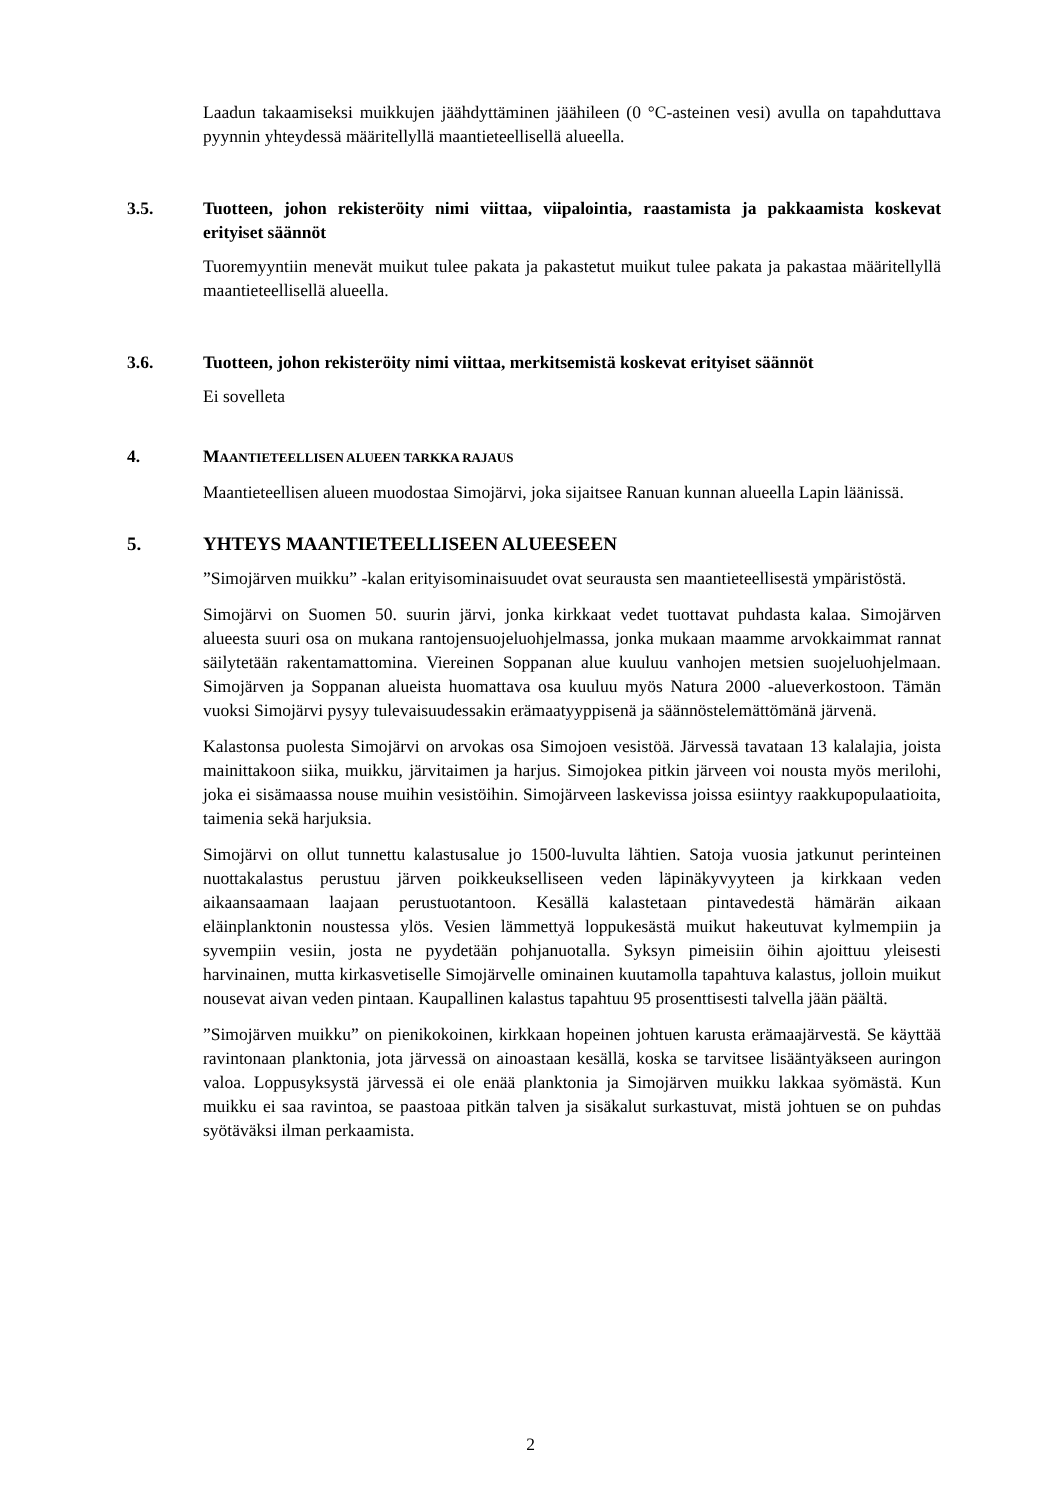Laadun takaamiseksi muikkujen jäähdyttäminen jäähileen (0 °C-asteinen vesi) avulla on tapahduttava pyynnin yhteydessä määritellyllä maantieteellisellä alueella.
3.5. Tuotteen, johon rekisteröity nimi viittaa, viipalointia, raastamista ja pakkaamista koskevat erityiset säännöt
Tuoremyyntiin menevät muikut tulee pakata ja pakastetut muikut tulee pakata ja pakastaa määritellyllä maantieteellisellä alueella.
3.6. Tuotteen, johon rekisteröity nimi viittaa, merkitsemistä koskevat erityiset säännöt
Ei sovelleta
4. MAANTIETEELLISEN ALUEEN TARKKA RAJAUS
Maantieteellisen alueen muodostaa Simojärvi, joka sijaitsee Ranuan kunnan alueella Lapin läänissä.
5. YHTEYS MAANTIETEELLISEEN ALUEESEEN
”Simojärven muikku” -kalan erityisominaisuudet ovat seurausta sen maantieteellisestä ympäristöstä.
Simojärvi on Suomen 50. suurin järvi, jonka kirkkaat vedet tuottavat puhdasta kalaa. Simojärven alueesta suuri osa on mukana rantojensuojeluohjelmassa, jonka mukaan maamme arvokkaimmat rannat säilytetään rakentamattomina. Viereinen Soppanan alue kuuluu vanhojen metsien suojeluohjelmaan. Simojärven ja Soppanan alueista huomattava osa kuuluu myös Natura 2000 -alueverkostoon. Tämän vuoksi Simojärvi pysyy tulevaisuudessakin erämaatyyppisenä ja säännöstelemättömänä järvenä.
Kalastonsa puolesta Simojärvi on arvokas osa Simojoen vesistöä. Järvessä tavataan 13 kalalajia, joista mainittakoon siika, muikku, järvitaimen ja harjus. Simojokea pitkin järveen voi nousta myös merilohi, joka ei sisämaassa nouse muihin vesistöihin. Simojärveen laskevissa joissa esiintyy raakkupopulaatioita, taimenia sekä harjuksia.
Simojärvi on ollut tunnettu kalastusalue jo 1500-luvulta lähtien. Satoja vuosia jatkunut perinteinen nuottakalastus perustuu järven poikkeukselliseen veden läpinäkyvyyteen ja kirkkaan veden aikaansaamaan laajaan perustuotantoon. Kesällä kalastetaan pintavedestä hämärän aikaan eläinplanktonin noustessa ylös. Vesien lämmettyä loppukesästä muikut hakeutuvat kylmempiin ja syvempiin vesiin, josta ne pyydetään pohjanuotalla. Syksyn pimeisiin öihin ajoittuu yleisesti harvinainen, mutta kirkasvetiselle Simojärvelle ominainen kuutamolla tapahtuva kalastus, jolloin muikut nousevat aivan veden pintaan. Kaupallinen kalastus tapahtuu 95 prosenttisesti talvella jään päältä.
”Simojärven muikku” on pienikokoinen, kirkkaan hopeinen johtuen karusta erämaajärvestä. Se käyttää ravintonaan planktonia, jota järvessä on ainoastaan kesällä, koska se tarvitsee lisääntyäkseen auringon valoa. Loppusyksystä järvessä ei ole enää planktonia ja Simojärven muikku lakkaa syömästä. Kun muikku ei saa ravintoa, se paastoaa pitkän talven ja sisäkalut surkastuvat, mistä johtuen se on puhdas syötäväksi ilman perkaamista.
2